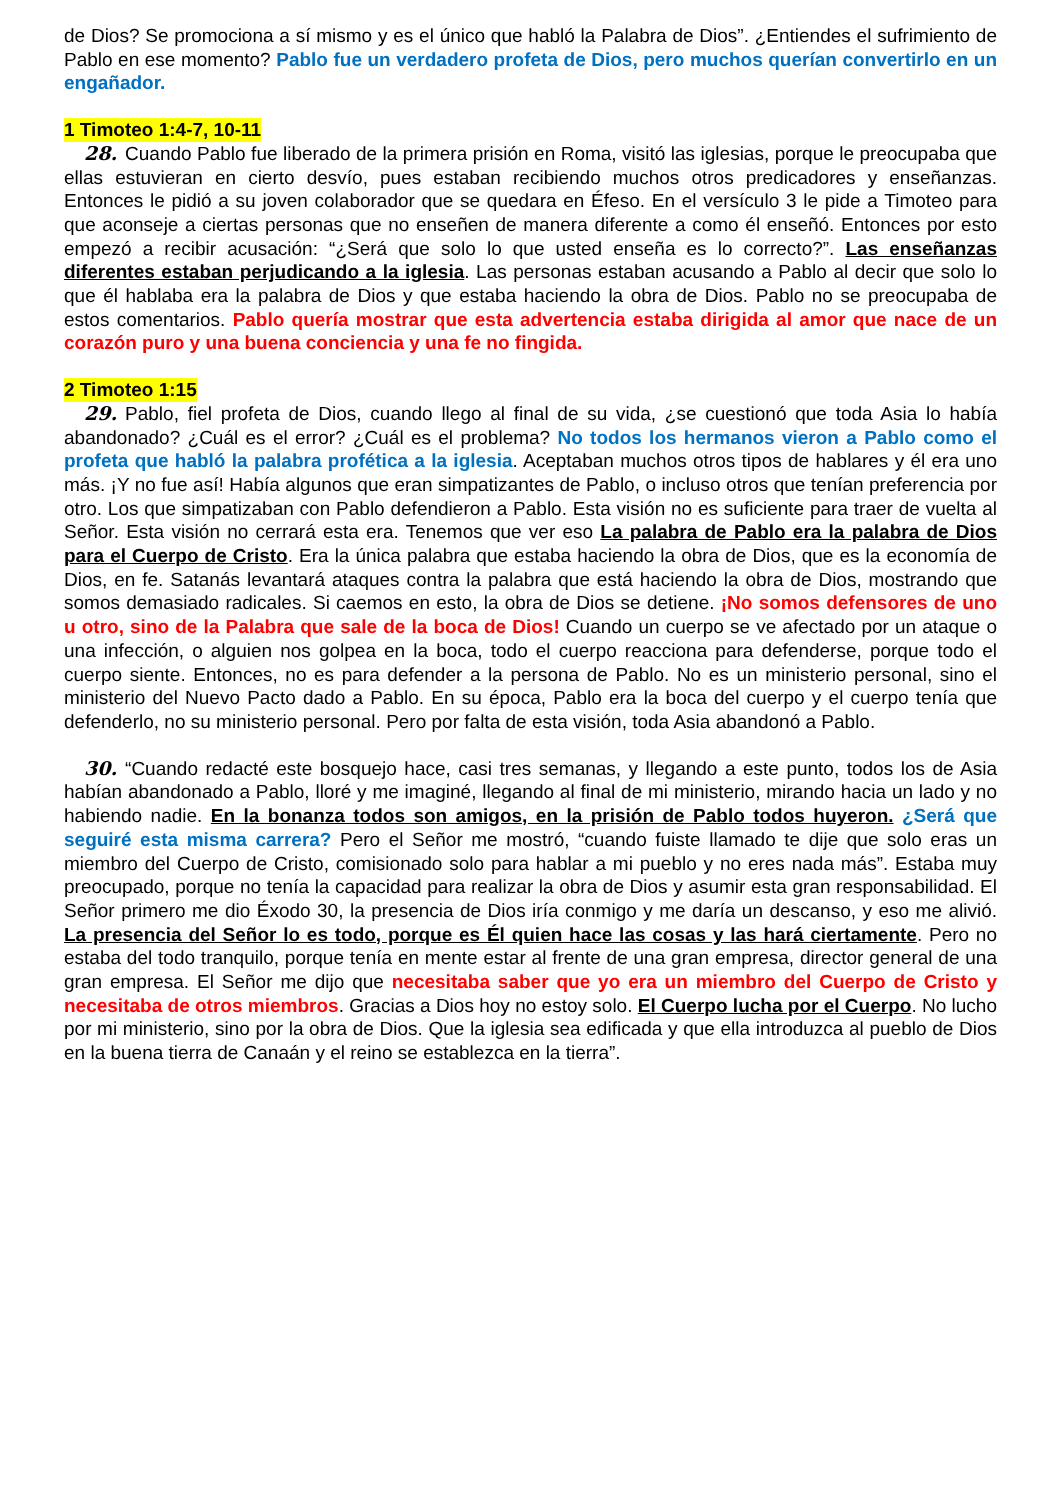de Dios? Se promociona a sí mismo y es el único que habló la Palabra de Dios”. ¿Entiendes el sufrimiento de Pablo en ese momento? Pablo fue un verdadero profeta de Dios, pero muchos querían convertirlo en un engañador.
1 Timoteo 1:4-7, 10-11
28. Cuando Pablo fue liberado de la primera prisión en Roma, visitó las iglesias, porque le preocupaba que ellas estuvieran en cierto desvío, pues estaban recibiendo muchos otros predicadores y enseñanzas. Entonces le pidió a su joven colaborador que se quedara en Éfeso. En el versículo 3 le pide a Timoteo para que aconseje a ciertas personas que no enseñen de manera diferente a como él enseñó. Entonces por esto empezó a recibir acusación: “¿Será que solo lo que usted enseña es lo correcto?”. Las enseñanzas diferentes estaban perjudicando a la iglesia. Las personas estaban acusando a Pablo al decir que solo lo que él hablaba era la palabra de Dios y que estaba haciendo la obra de Dios. Pablo no se preocupaba de estos comentarios. Pablo quería mostrar que esta advertencia estaba dirigida al amor que nace de un corazón puro y una buena conciencia y una fe no fingida.
2 Timoteo 1:15
29. Pablo, fiel profeta de Dios, cuando llego al final de su vida, ¿se cuestionó que toda Asia lo había abandonado? ¿Cuál es el error? ¿Cuál es el problema? No todos los hermanos vieron a Pablo como el profeta que habló la palabra profética a la iglesia. Aceptaban muchos otros tipos de hablares y él era uno más. ¡Y no fue así! Había algunos que eran simpatizantes de Pablo, o incluso otros que tenían preferencia por otro. Los que simpatizaban con Pablo defendieron a Pablo. Esta visión no es suficiente para traer de vuelta al Señor. Esta visión no cerrará esta era. Tenemos que ver eso La palabra de Pablo era la palabra de Dios para el Cuerpo de Cristo. Era la única palabra que estaba haciendo la obra de Dios, que es la economía de Dios, en fe. Satanás levantará ataques contra la palabra que está haciendo la obra de Dios, mostrando que somos demasiado radicales. Si caemos en esto, la obra de Dios se detiene. ¡No somos defensores de uno u otro, sino de la Palabra que sale de la boca de Dios! Cuando un cuerpo se ve afectado por un ataque o una infección, o alguien nos golpea en la boca, todo el cuerpo reacciona para defenderse, porque todo el cuerpo siente. Entonces, no es para defender a la persona de Pablo. No es un ministerio personal, sino el ministerio del Nuevo Pacto dado a Pablo. En su época, Pablo era la boca del cuerpo y el cuerpo tenía que defenderlo, no su ministerio personal. Pero por falta de esta visión, toda Asia abandonó a Pablo.
30. “Cuando redacté este bosquejo hace, casi tres semanas, y llegando a este punto, todos los de Asia habían abandonado a Pablo, lloré y me imaginé, llegando al final de mi ministerio, mirando hacia un lado y no habiendo nadie. En la bonanza todos son amigos, en la prisión de Pablo todos huyeron. ¿Será que seguiré esta misma carrera? Pero el Señor me mostró, “cuando fuiste llamado te dije que solo eras un miembro del Cuerpo de Cristo, comisionado solo para hablar a mi pueblo y no eres nada más”. Estaba muy preocupado, porque no tenía la capacidad para realizar la obra de Dios y asumir esta gran responsabilidad. El Señor primero me dio Éxodo 30, la presencia de Dios iría conmigo y me daría un descanso, y eso me alivió. La presencia del Señor lo es todo, porque es Él quien hace las cosas y las hará ciertamente. Pero no estaba del todo tranquilo, porque tenía en mente estar al frente de una gran empresa, director general de una gran empresa. El Señor me dijo que necesitaba saber que yo era un miembro del Cuerpo de Cristo y necesitaba de otros miembros. Gracias a Dios hoy no estoy solo. El Cuerpo lucha por el Cuerpo. No lucho por mi ministerio, sino por la obra de Dios. Que la iglesia sea edificada y que ella introduzca al pueblo de Dios en la buena tierra de Canaán y el reino se establezca en la tierra”.